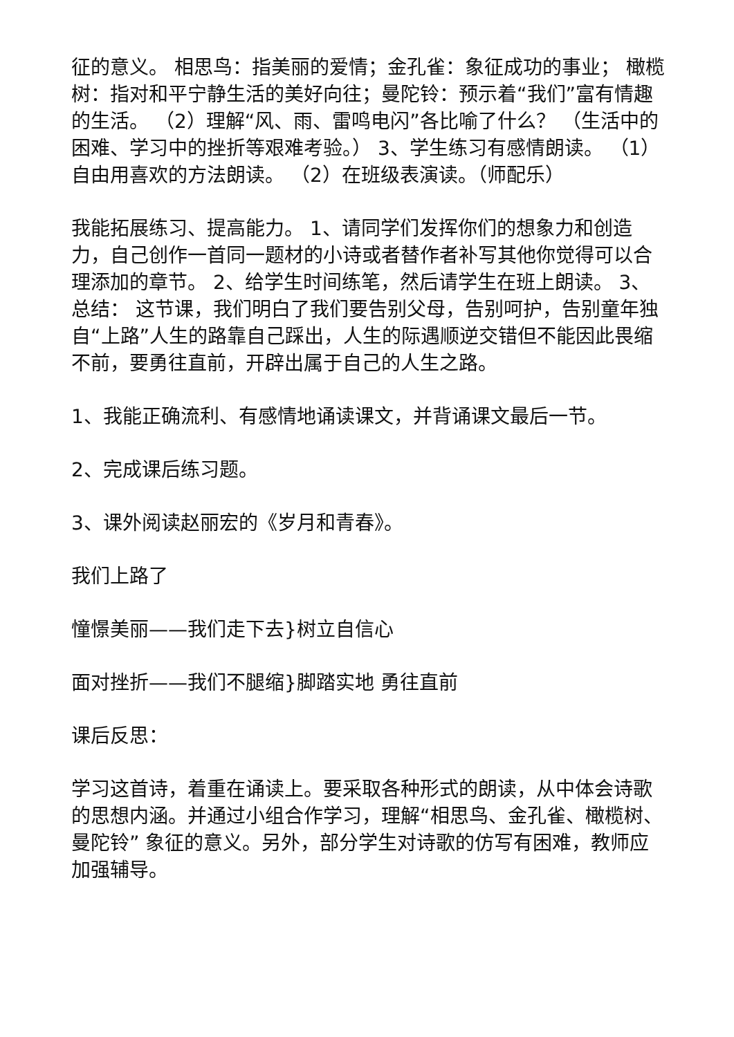征的意义。 相思鸟：指美丽的爱情；金孔雀：象征成功的事业； 橄榄树：指对和平宁静生活的美好向往；曼陀铃：预示着“我们”富有情趣的生活。 （2）理解“风、雨、雷鸣电闪”各比喻了什么？ （生活中的困难、学习中的挫折等艰难考验。） 3、学生练习有感情朗读。 （1）自由用喜欢的方法朗读。 （2）在班级表演读。（师配乐）
我能拓展练习、提高能力。 1、请同学们发挥你们的想象力和创造力，自己创作一首同一题材的小诗或者替作者补写其他你觉得可以合理添加的章节。 2、给学生时间练笔，然后请学生在班上朗读。 3、总结： 这节课，我们明白了我们要告别父母，告别呵护，告别童年独自“上路”人生的路靠自己踩出，人生的际遇顺逆交错但不能因此畏缩不前，要勇往直前，开辟出属于自己的人生之路。
1、我能正确流利、有感情地诵读课文，并背诵课文最后一节。
2、完成课后练习题。
3、课外阅读赵丽宏的《岁月和青春》。
我们上路了
憧憬美丽——我们走下去}树立自信心
面对挫折——我们不腿缩}脚踏实地 勇往直前
课后反思：
学习这首诗，着重在诵读上。要采取各种形式的朗读，从中体会诗歌的思想内涵。并通过小组合作学习，理解“相思鸟、金孔雀、橄榄树、曼陀铃” 象征的意义。另外，部分学生对诗歌的仿写有困难，教师应加强辅导。